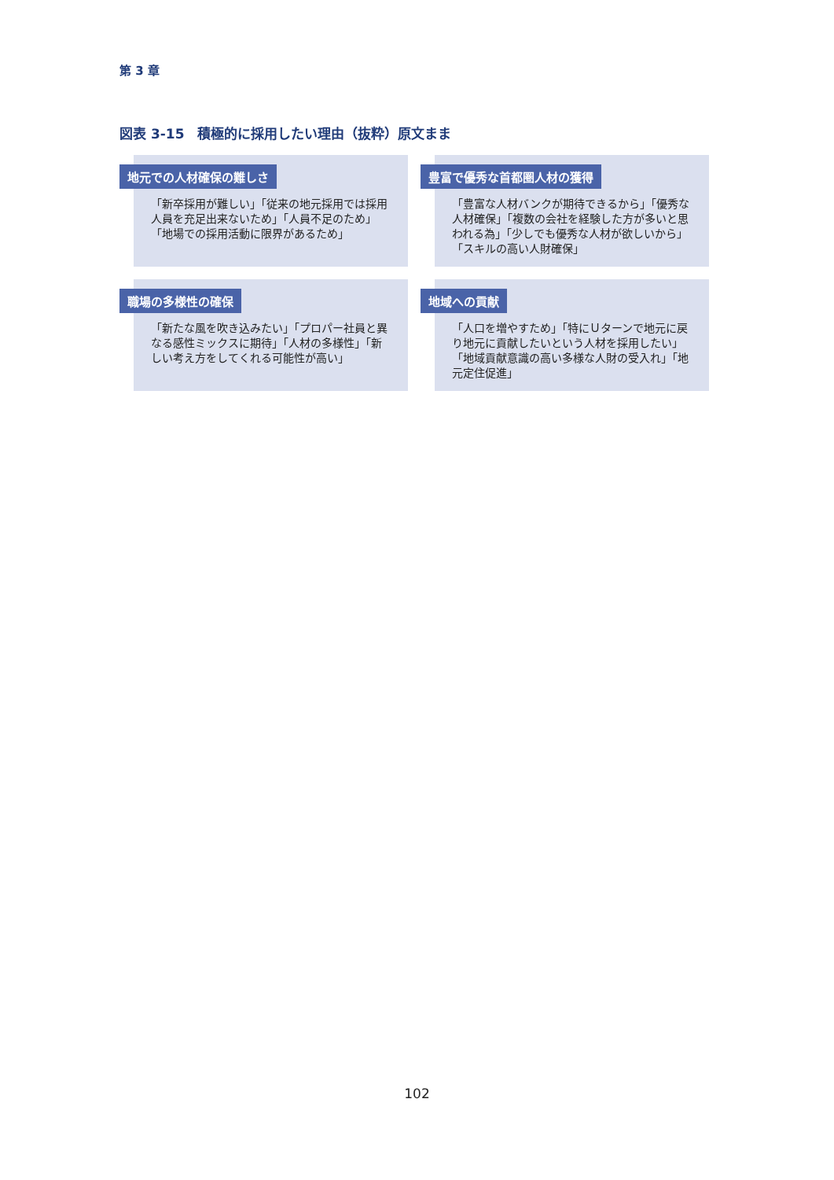第 3 章
図表 3-15　積極的に採用したい理由（抜粋）原文まま
地元での人材確保の難しさ
「新卒採用が難しい」「従来の地元採用では採用人員を充足出来ないため」「人員不足のため」「地場での採用活動に限界があるため」
豊富で優秀な首都圏人材の獲得
「豊富な人材バンクが期待できるから」「優秀な人材確保」「複数の会社を経験した方が多いと思われる為」「少しでも優秀な人材が欲しいから」「スキルの高い人財確保」
職場の多様性の確保
「新たな風を吹き込みたい」「プロパー社員と異なる感性ミックスに期待」「人材の多様性」「新しい考え方をしてくれる可能性が高い」
地域への貢献
「人口を増やすため」「特にＵターンで地元に戻り地元に貢献したいという人材を採用したい」「地域貢献意識の高い多様な人財の受入れ」「地元定住促進」
102